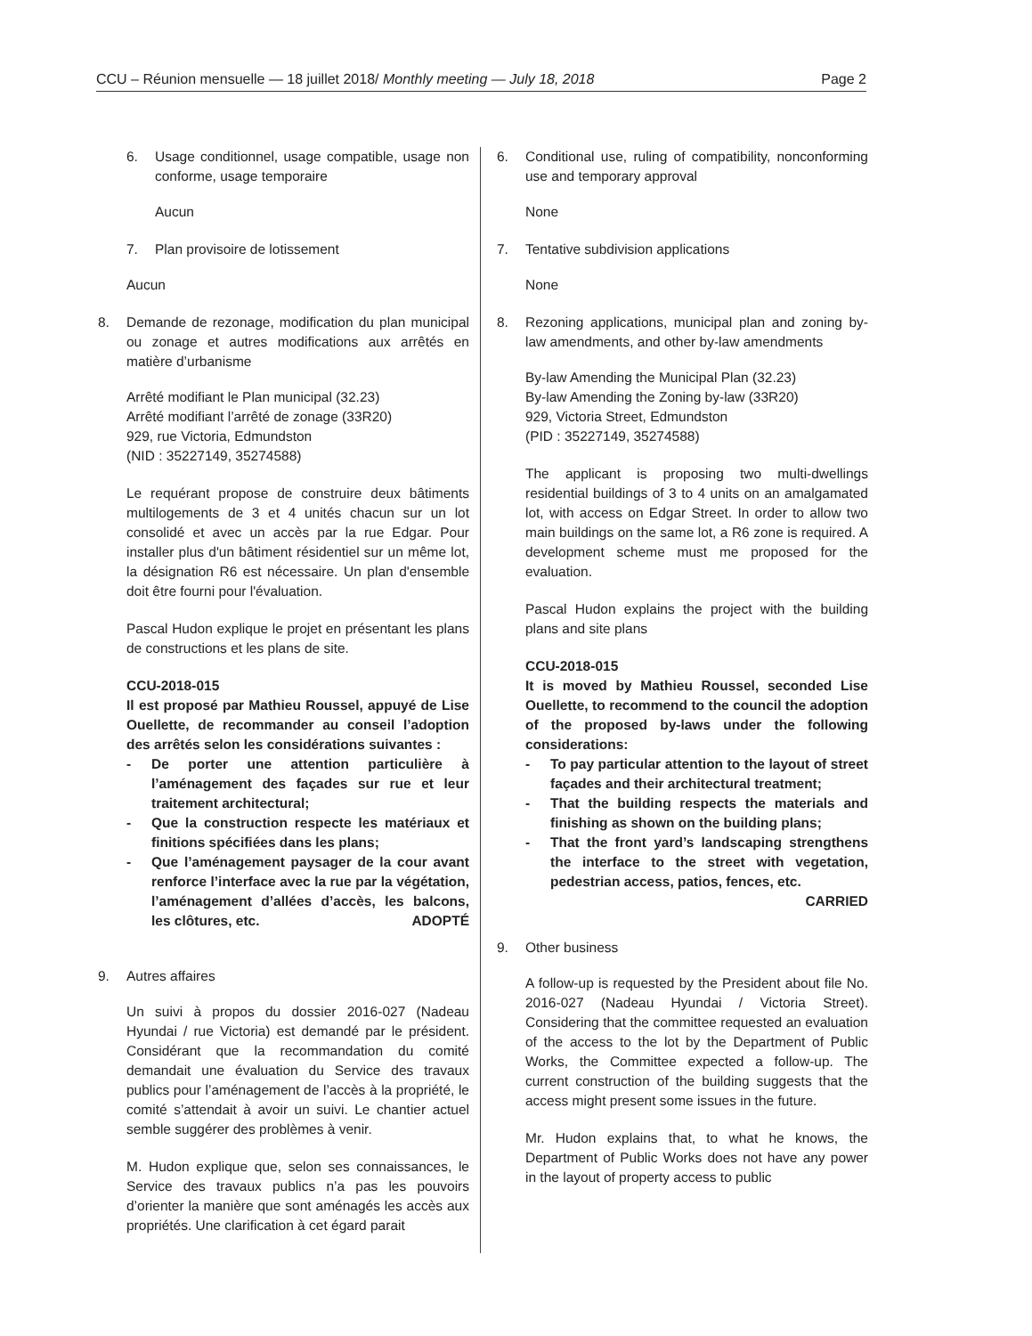CCU – Réunion mensuelle — 18 juillet 2018/ Monthly meeting — July 18, 2018 Page 2
6. Usage conditionnel, usage compatible, usage non conforme, usage temporaire
Aucun
7. Plan provisoire de lotissement
Aucun
8. Demande de rezonage, modification du plan municipal ou zonage et autres modifications aux arrêtés en matière d’urbanisme
Arrêté modifiant le Plan municipal (32.23)
Arrêté modifiant l’arrêté de zonage (33R20)
929, rue Victoria, Edmundston
(NID : 35227149, 35274588)
Le requérant propose de construire deux bâtiments multilogements de 3 et 4 unités chacun sur un lot consolidé et avec un accès par la rue Edgar. Pour installer plus d'un bâtiment résidentiel sur un même lot, la désignation R6 est nécessaire. Un plan d'ensemble doit être fourni pour l'évaluation.
Pascal Hudon explique le projet en présentant les plans de constructions et les plans de site.
CCU-2018-015
Il est proposé par Mathieu Roussel, appuyé de Lise Ouellette, de recommander au conseil l’adoption des arrêtés selon les considérations suivantes :
- De porter une attention particulière à l’aménagement des façades sur rue et leur traitement architectural;
- Que la construction respecte les matériaux et finitions spécifiées dans les plans;
- Que l’aménagement paysager de la cour avant renforce l’interface avec la rue par la végétation, l’aménagement d’allées d’accès, les balcons, les clôtures, etc. ADOPTÉ
9. Autres affaires
Un suivi à propos du dossier 2016-027 (Nadeau Hyundai / rue Victoria) est demandé par le président. Considérant que la recommandation du comité demandait une évaluation du Service des travaux publics pour l’aménagement de l’accès à la propriété, le comité s’attendait à avoir un suivi. Le chantier actuel semble suggérer des problèmes à venir.
M. Hudon explique que, selon ses connaissances, le Service des travaux publics n’a pas les pouvoirs d’orienter la manière que sont aménagés les accès aux propriétés. Une clarification à cet égard parait
6. Conditional use, ruling of compatibility, nonconforming use and temporary approval
None
7. Tentative subdivision applications
None
8. Rezoning applications, municipal plan and zoning by-law amendments, and other by-law amendments
By-law Amending the Municipal Plan (32.23)
By-law Amending the Zoning by-law (33R20)
929, Victoria Street, Edmundston
(PID : 35227149, 35274588)
The applicant is proposing two multi-dwellings residential buildings of 3 to 4 units on an amalgamated lot, with access on Edgar Street. In order to allow two main buildings on the same lot, a R6 zone is required. A development scheme must me proposed for the evaluation.
Pascal Hudon explains the project with the building plans and site plans
CCU-2018-015
It is moved by Mathieu Roussel, seconded Lise Ouellette, to recommend to the council the adoption of the proposed by-laws under the following considerations:
- To pay particular attention to the layout of street façades and their architectural treatment;
- That the building respects the materials and finishing as shown on the building plans;
- That the front yard’s landscaping strengthens the interface to the street with vegetation, pedestrian access, patios, fences, etc.
CARRIED
9. Other business
A follow-up is requested by the President about file No. 2016-027 (Nadeau Hyundai / Victoria Street). Considering that the committee requested an evaluation of the access to the lot by the Department of Public Works, the Committee expected a follow-up. The current construction of the building suggests that the access might present some issues in the future.
Mr. Hudon explains that, to what he knows, the Department of Public Works does not have any power in the layout of property access to public